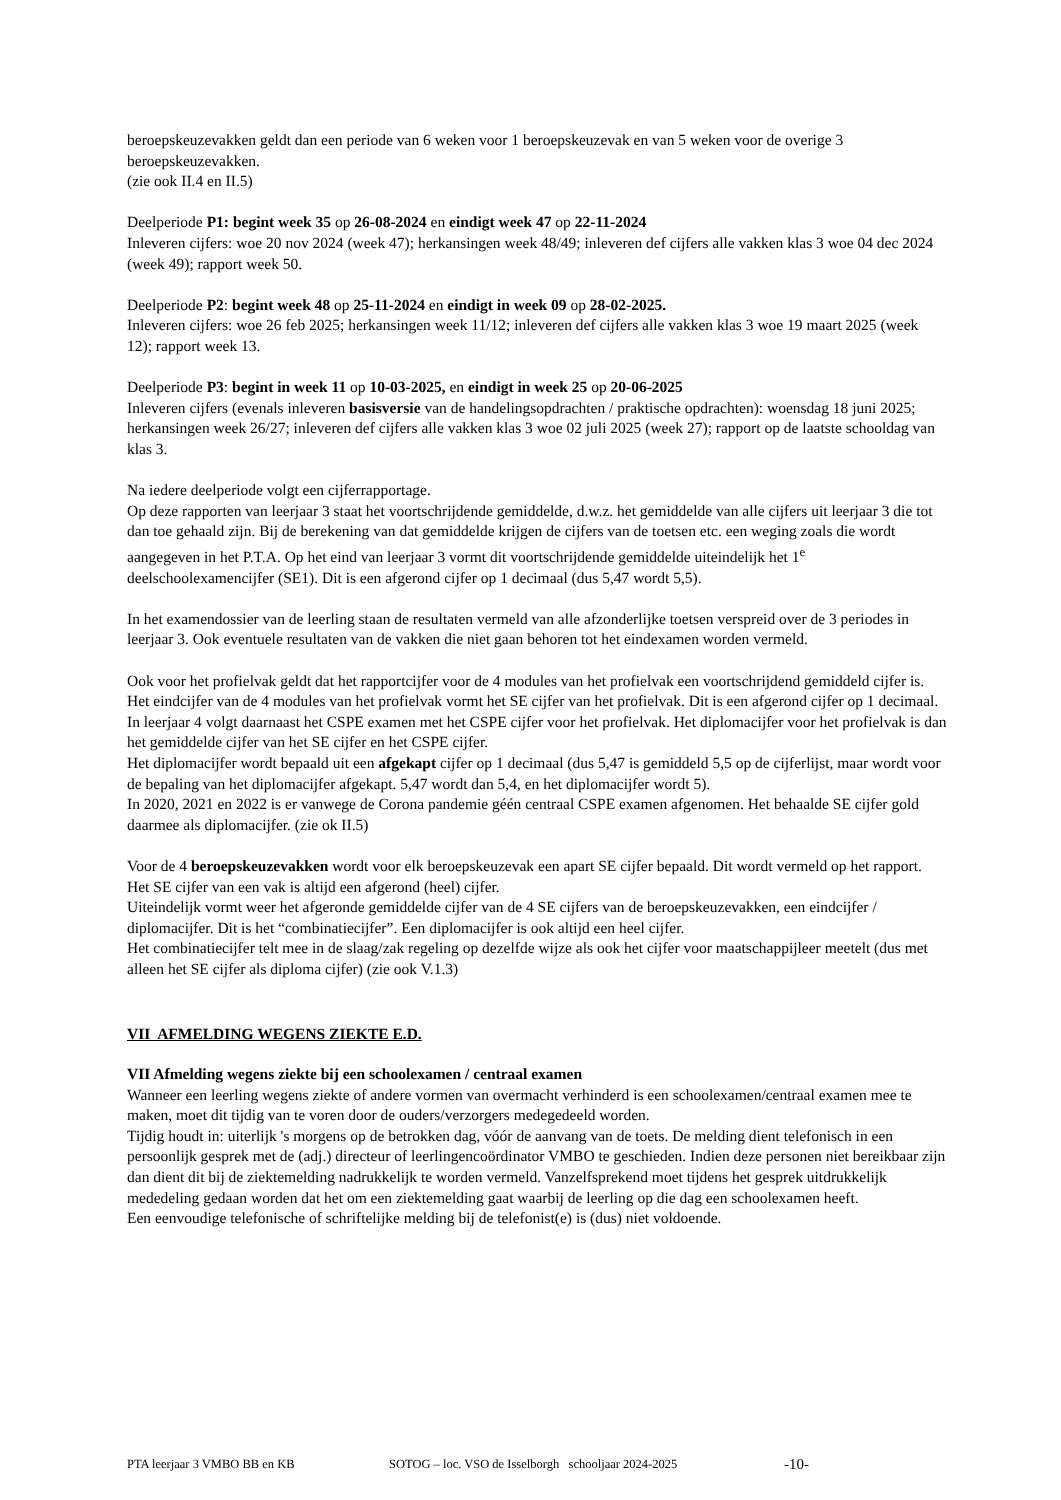beroepskeuzevakken geldt dan een periode van 6 weken voor 1 beroepskeuzevak en van 5 weken voor de overige 3 beroepskeuzevakken.
(zie ook II.4 en II.5)
Deelperiode P1: begint week 35 op 26-08-2024 en eindigt week 47 op 22-11-2024
Inleveren cijfers: woe 20 nov 2024 (week 47); herkansingen week 48/49; inleveren def cijfers alle vakken klas 3 woe 04 dec 2024 (week 49); rapport week 50.
Deelperiode P2: begint week 48 op 25-11-2024 en eindigt in week 09 op 28-02-2025.
Inleveren cijfers: woe 26 feb 2025; herkansingen week 11/12; inleveren def cijfers alle vakken klas 3 woe 19 maart 2025 (week 12); rapport week 13.
Deelperiode P3: begint in week 11 op 10-03-2025, en eindigt in week 25 op 20-06-2025
Inleveren cijfers (evenals inleveren basisversie van de handelingsopdrachten / praktische opdrachten): woensdag 18 juni 2025; herkansingen week 26/27; inleveren def cijfers alle vakken klas 3 woe 02 juli 2025 (week 27); rapport op de laatste schooldag van klas 3.
Na iedere deelperiode volgt een cijferrapportage.
Op deze rapporten van leerjaar 3 staat het voortschrijdende gemiddelde, d.w.z. het gemiddelde van alle cijfers uit leerjaar 3 die tot dan toe gehaald zijn. Bij de berekening van dat gemiddelde krijgen de cijfers van de toetsen etc. een weging zoals die wordt aangegeven in het P.T.A. Op het eind van leerjaar 3 vormt dit voortschrijdende gemiddelde uiteindelijk het 1<sup>e</sup> deelschoolexamencijfer (SE1). Dit is een afgerond cijfer op 1 decimaal (dus 5,47 wordt 5,5).
In het examendossier van de leerling staan de resultaten vermeld van alle afzonderlijke toetsen verspreid over de 3 periodes in leerjaar 3. Ook eventuele resultaten van de vakken die niet gaan behoren tot het eindexamen worden vermeld.
Ook voor het profielvak geldt dat het rapportcijfer voor de 4 modules van het profielvak een voortschrijdend gemiddeld cijfer is. Het eindcijfer van de 4 modules van het profielvak vormt het SE cijfer van het profielvak. Dit is een afgerond cijfer op 1 decimaal.
In leerjaar 4 volgt daarnaast het CSPE examen met het CSPE cijfer voor het profielvak. Het diplomacijfer voor het profielvak is dan het gemiddelde cijfer van het SE cijfer en het CSPE cijfer.
Het diplomacijfer wordt bepaald uit een afgekapt cijfer op 1 decimaal (dus 5,47 is gemiddeld 5,5 op de cijferlijst, maar wordt voor de bepaling van het diplomacijfer afgekapt. 5,47 wordt dan 5,4, en het diplomacijfer wordt 5).
In 2020, 2021 en 2022 is er vanwege de Corona pandemie géén centraal CSPE examen afgenomen. Het behaalde SE cijfer gold daarmee als diplomacijfer. (zie ok II.5)
Voor de 4 beroepskeuzevakken wordt voor elk beroepskeuzevak een apart SE cijfer bepaald. Dit wordt vermeld op het rapport. Het SE cijfer van een vak is altijd een afgerond (heel) cijfer.
Uiteindelijk vormt weer het afgeronde gemiddelde cijfer van de 4 SE cijfers van de beroepskeuzevakken, een eindcijfer / diplomacijfer. Dit is het “combinatiecijfer”. Een diplomacijfer is ook altijd een heel cijfer.
Het combinatiecijfer telt mee in de slaag/zak regeling op dezelfde wijze als ook het cijfer voor maatschappijleer meetelt (dus met alleen het SE cijfer als diploma cijfer) (zie ook V.1.3)
VII AFMELDING WEGENS ZIEKTE E.D.
VII Afmelding wegens ziekte bij een schoolexamen / centraal examen
Wanneer een leerling wegens ziekte of andere vormen van overmacht verhinderd is een schoolexamen/centraal examen mee te maken, moet dit tijdig van te voren door de ouders/verzorgers medegedeeld worden.
Tijdig houdt in: uiterlijk 's morgens op de betrokken dag, vóór de aanvang van de toets. De melding dient telefonisch in een persoonlijk gesprek met de (adj.) directeur of leerlingencoördinator VMBO te geschieden. Indien deze personen niet bereikbaar zijn dan dient dit bij de ziektemelding nadrukkelijk te worden vermeld. Vanzelfsprekend moet tijdens het gesprek uitdrukkelijk mededeling gedaan worden dat het om een ziektemelding gaat waarbij de leerling op die dag een schoolexamen heeft.
Een eenvoudige telefonische of schriftelijke melding bij de telefonist(e) is (dus) niet voldoende.
PTA leerjaar 3 VMBO BB en KB SOTOG – loc. VSO de Isselborgh schooljaar 2024-2025 -10-